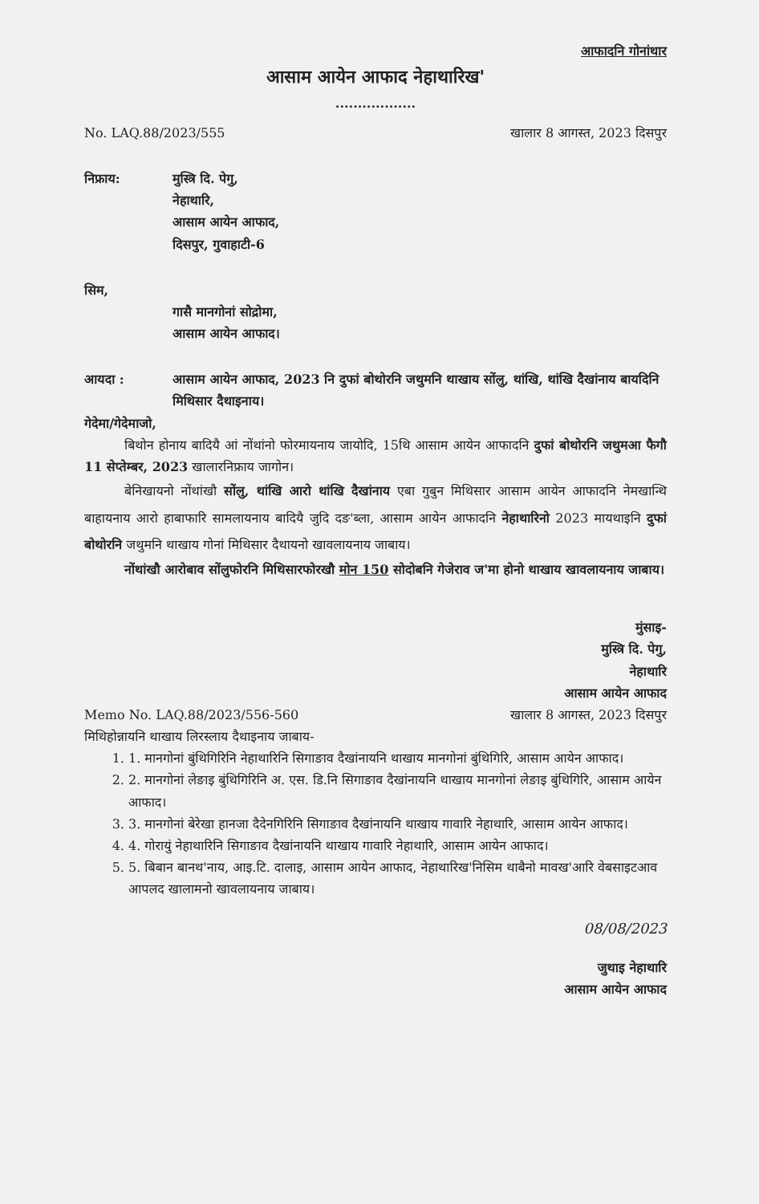आफादनि गोनांथार
आसाम आयेन आफाद नेहाथारिख'
..................
No. LAQ.88/2023/555 खालार 8 आगस्त, 2023 दिसपुर
निफ्राय: मुस्त्रि दि. पेगु,
नेहाथारि,
आसाम आयेन आफाद,
दिसपुर, गुवाहाटी-6
सिम,
गासै मानगोनां सोद्रोमा,
आसाम आयेन आफाद।
आयदा : आसाम आयेन आफाद, 2023 नि दुफां बोथोरनि जथुमनि थाखाय सोंलु, थांखि, थांखि दैखांनाय बायदिनि मिथिसार दैथाइनाय।
गेदेमा/गेदेमाजो,
बिथोन होनाय बादियै आं नोंथांनो फोरमायनाय जायोदि, 15थि आसाम आयेन आफादनि दुफां बोथोरनि जथुमआ फैगौ 11 सेप्तेम्बर, 2023 खालारनिफ्राय जागोन।
बेनिखायनो नोंथांखौ सोंलु, थांखि आरो थांखि दैखांनाय एबा गुबुन मिथिसार आसाम आयेन आफादनि नेमखान्थि बाहायनाय आरो हाबाफारि सामलायनाय बादियै जुदि दङ'ब्ला, आसाम आयेन आफादनि नेहाथारिनो 2023 मायथाइनि दुफां बोथोरनि जथुमनि थाखाय गोनां मिथिसार दैथायनो खावलायनाय जाबाय।
नोंथांखौ आरोबाव सोंलुफोरनि मिथिसारफोरखौ मोन 150 सोदोबनि गेजेराव ज'मा होनो थाखाय खावलायनाय जाबाय।
मुंसाइ-
मुस्त्रि दि. पेगु,
नेहाथारि
आसाम आयेन आफाद
Memo No. LAQ.88/2023/556-560 खालार 8 आगस्त, 2023 दिसपुर
मिथिहोन्नायनि थाखाय लिरस्लाय दैथाइनाय जाबाय-
1. 1. मानगोनां बुंथिगिरिनि नेहाथारिनि सिगाङाव दैखांनायनि थाखाय मानगोनां बुंथिगिरि, आसाम आयेन आफाद।
2. 2. मानगोनां लेङाइ बुंथिगिरिनि अ. एस. डि.नि सिगाङाव दैखांनायनि थाखाय मानगोनां लेङाइ बुंथिगिरि, आसाम आयेन आफाद।
3. 3. मानगोनां बेरेखा हानजा दैदेनगिरिनि सिगाङाव दैखांनायनि थाखाय गावारि नेहाथारि, आसाम आयेन आफाद।
4. 4. गोरायुं नेहाथारिनि सिगाङाव दैखांनायनि थाखाय गावारि नेहाथारि, आसाम आयेन आफाद।
5. 5. बिबान बानथ'नाय, आइ.टि. दालाइ, आसाम आयेन आफाद, नेहाथारिख'निसिम थाबैनो मावख'आरि वेबसाइटआव आपलद खालामनो खावलायनाय जाबाय।
08/08/2023
जुथाइ नेहाथारि
आसाम आयेन आफाद